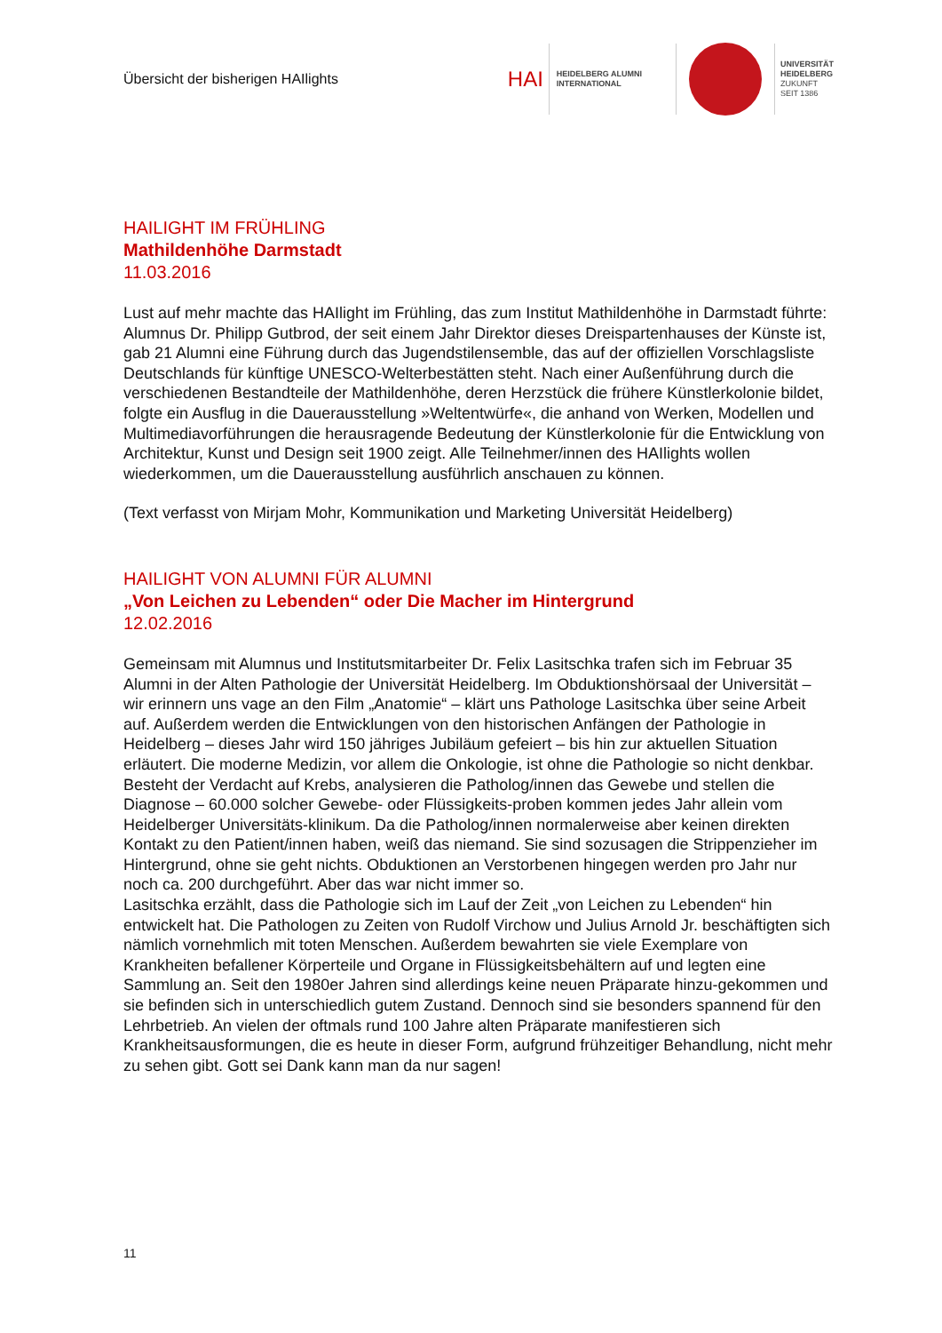Übersicht der bisherigen HAIlights
HAI
HEIDELBERG ALUMNI
INTERNATIONAL
UNIVERSITÄT
HEIDELBERG
ZUKUNFT
SEIT 1386
HAILIGHT IM FRÜHLING
Mathildenhöhe Darmstadt
11.03.2016
Lust auf mehr machte das HAIlight im Frühling, das zum Institut Mathildenhöhe in Darmstadt führte: Alumnus Dr. Philipp Gutbrod, der seit einem Jahr Direktor dieses Dreispartenhauses der Künste ist, gab 21 Alumni eine Führung durch das Jugendstilensemble, das auf der offiziellen Vorschlagsliste Deutschlands für künftige UNESCO-Welterbestätten steht. Nach einer Außenführung durch die verschiedenen Bestandteile der Mathildenhöhe, deren Herzstück die frühere Künstlerkolonie bildet, folgte ein Ausflug in die Dauerausstellung »Weltentwürfe«, die anhand von Werken, Modellen und Multimediavorführungen die herausragende Bedeutung der Künstlerkolonie für die Entwicklung von Architektur, Kunst und Design seit 1900 zeigt. Alle Teilnehmer/innen des HAIlights wollen wiederkommen, um die Dauerausstellung ausführlich anschauen zu können.
(Text verfasst von Mirjam Mohr, Kommunikation und Marketing Universität Heidelberg)
HAILIGHT VON ALUMNI FÜR ALUMNI
„Von Leichen zu Lebenden“ oder Die Macher im Hintergrund
12.02.2016
Gemeinsam mit Alumnus und Institutsmitarbeiter Dr. Felix Lasitschka trafen sich im Februar 35 Alumni in der Alten Pathologie der Universität Heidelberg. Im Obduktionshörsaal der Universität – wir erinnern uns vage an den Film „Anatomie“ – klärt uns Pathologe Lasitschka über seine Arbeit auf. Außerdem werden die Entwicklungen von den historischen Anfängen der Pathologie in Heidelberg – dieses Jahr wird 150 jähriges Jubiläum gefeiert – bis hin zur aktuellen Situation erläutert. Die moderne Medizin, vor allem die Onkologie, ist ohne die Pathologie so nicht denkbar. Besteht der Verdacht auf Krebs, analysieren die Patholog/innen das Gewebe und stellen die Diagnose – 60.000 solcher Gewebe- oder Flüssigkeits-proben kommen jedes Jahr allein vom Heidelberger Universitäts-klinikum. Da die Patholog/innen normalerweise aber keinen direkten Kontakt zu den Patient/innen haben, weiß das niemand. Sie sind sozusagen die Strippenzieher im Hintergrund, ohne sie geht nichts. Obduktionen an Verstorbenen hingegen werden pro Jahr nur noch ca. 200 durchgeführt. Aber das war nicht immer so.
Lasitschka erzählt, dass die Pathologie sich im Lauf der Zeit „von Leichen zu Lebenden“ hin entwickelt hat. Die Pathologen zu Zeiten von Rudolf Virchow und Julius Arnold Jr. beschäftigten sich nämlich vornehmlich mit toten Menschen. Außerdem bewahrten sie viele Exemplare von Krankheiten befallener Körperteile und Organe in Flüssigkeitsbehältern auf und legten eine Sammlung an. Seit den 1980er Jahren sind allerdings keine neuen Präparate hinzu-gekommen und sie befinden sich in unterschiedlich gutem Zustand. Dennoch sind sie besonders spannend für den Lehrbetrieb. An vielen der oftmals rund 100 Jahre alten Präparate manifestieren sich Krankheitsausformungen, die es heute in dieser Form, aufgrund frühzeitiger Behandlung, nicht mehr zu sehen gibt. Gott sei Dank kann man da nur sagen!
11